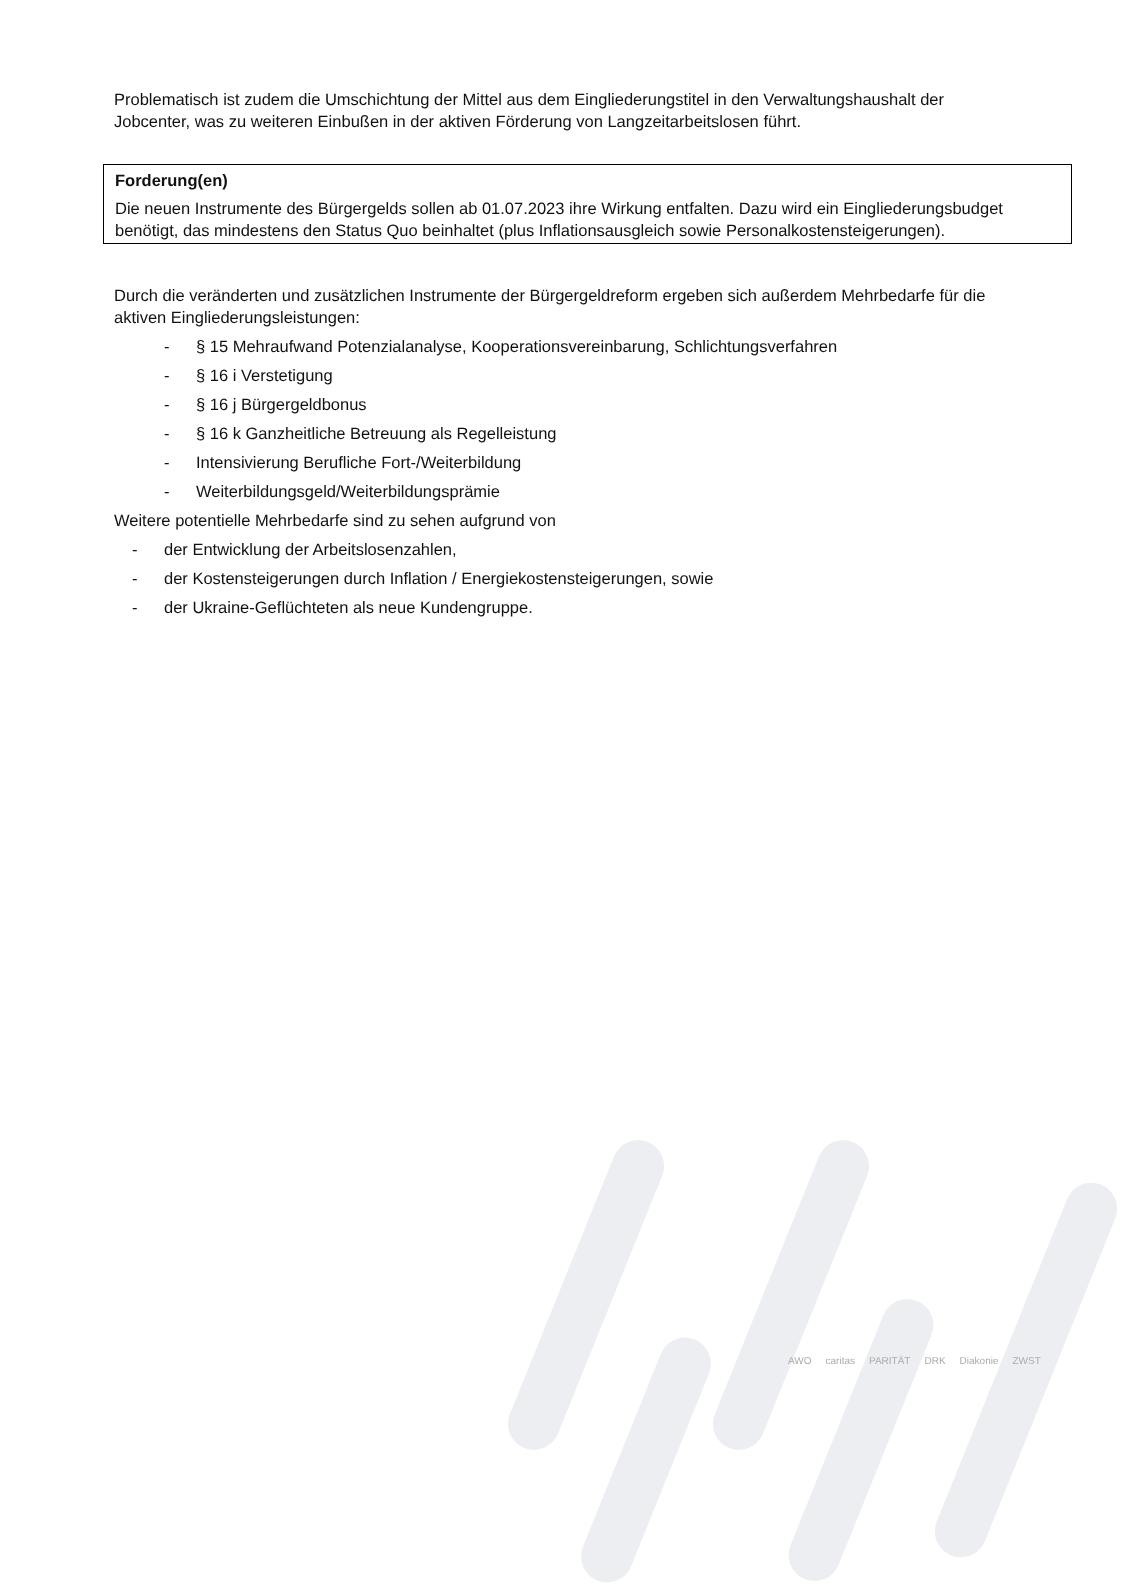Problematisch ist zudem die Umschichtung der Mittel aus dem Eingliederungstitel in den Verwaltungshaushalt der Jobcenter, was zu weiteren Einbußen in der aktiven Förderung von Langzeitarbeitslosen führt.
Forderung(en)
Die neuen Instrumente des Bürgergelds sollen ab 01.07.2023 ihre Wirkung entfalten. Dazu wird ein Eingliederungsbudget benötigt, das mindestens den Status Quo beinhaltet (plus Inflationsausgleich sowie Personalkostensteigerungen).
Durch die veränderten und zusätzlichen Instrumente der Bürgergeldreform ergeben sich außerdem Mehrbedarfe für die aktiven Eingliederungsleistungen:
- § 15 Mehraufwand Potenzialanalyse, Kooperationsvereinbarung, Schlichtungsverfahren
- § 16 i Verstetigung
- § 16 j Bürgergeldbonus
- § 16 k Ganzheitliche Betreuung als Regelleistung
- Intensivierung Berufliche Fort-/Weiterbildung
- Weiterbildungsgeld/Weiterbildungsprämie
Weitere potentielle Mehrbedarfe sind zu sehen aufgrund von
- der Entwicklung der Arbeitslosenzahlen,
- der Kostensteigerungen durch Inflation / Energiekostensteigerungen, sowie
- der Ukraine-Geflüchteten als neue Kundengruppe.
AWO caritas PARITÄT DRK Diakonie ZWST